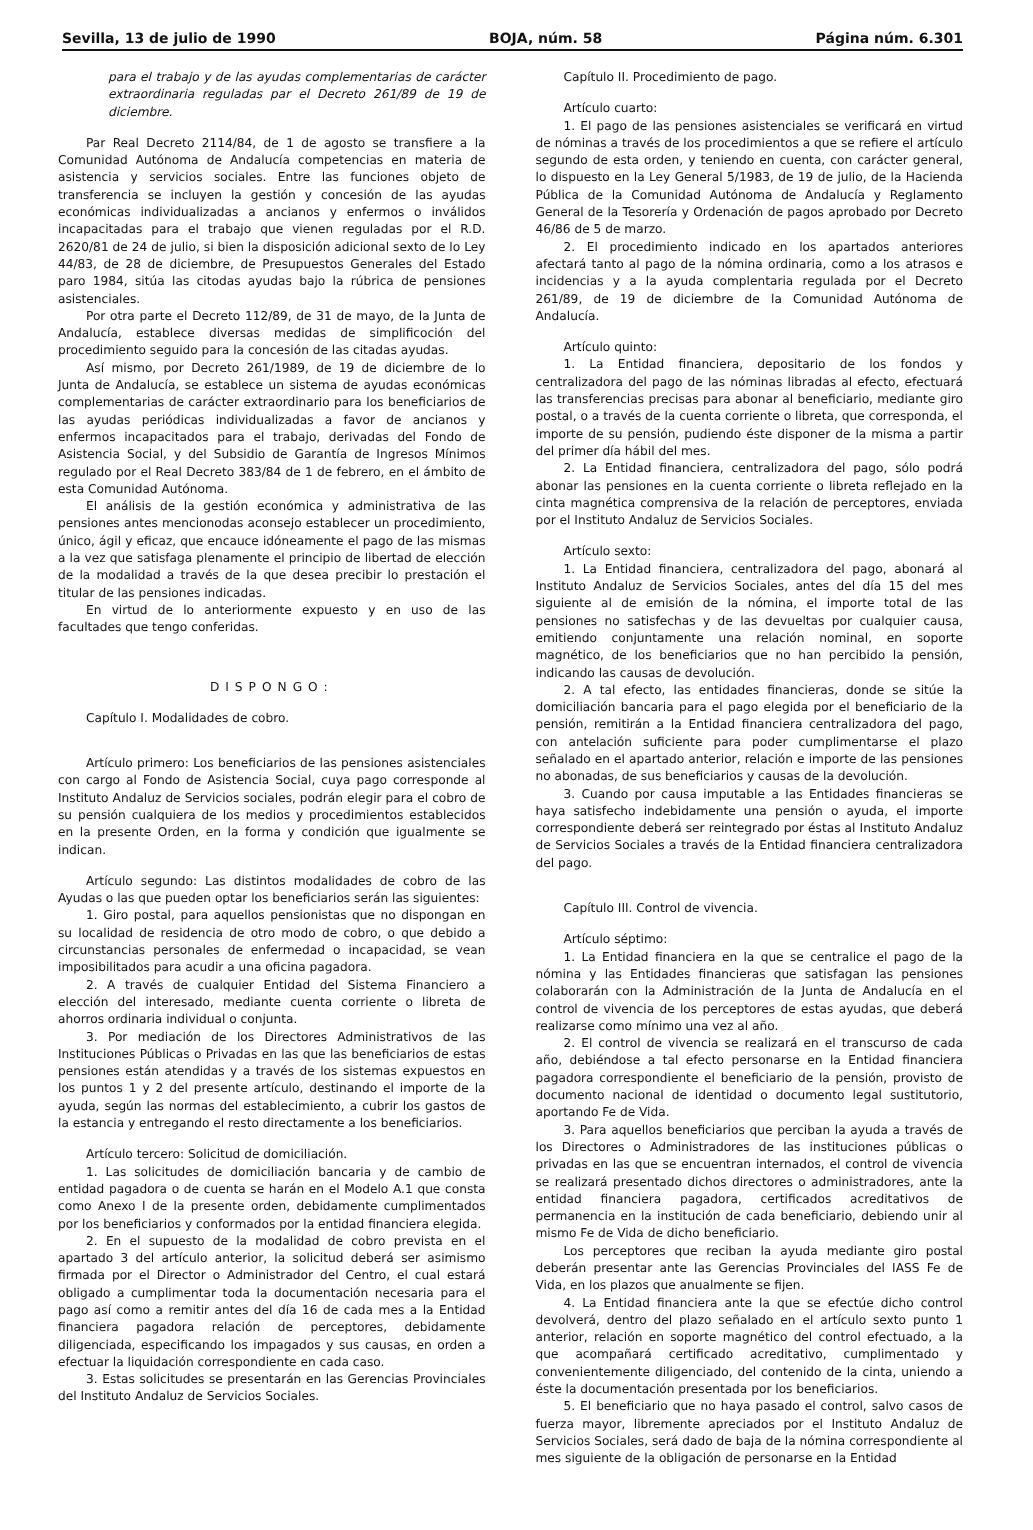Sevilla, 13 de julio de 1990 BOJA, núm. 58 Página núm. 6.301
para el trabajo y de las ayudas complementarias de carácter extraordinaria reguladas par el Decreto 261/89 de 19 de diciembre.
Par Real Decreto 2114/84, de 1 de agosto se transfiere a la Comunidad Autónoma de Andalucía competencias en materia de asistencia y servicios sociales. Entre las funciones objeto de transferencia se incluyen la gestión y concesión de las ayudas económicas individualizadas a ancianos y enfermos o inválidos incapacitadas para el trabajo que vienen reguladas por el R.D. 2620/81 de 24 de julio, si bien la disposición adicional sexto de lo Ley 44/83, de 28 de diciembre, de Presupuestos Generales del Estado paro 1984, sitúa las citodas ayudas bajo la rúbrica de pensiones asistenciales.
Por otra parte el Decreto 112/89, de 31 de mayo, de la Junta de Andalucía, establece diversas medidas de simplificoción del procedimiento seguido para la concesión de las citadas ayudas.
Así mismo, por Decreto 261/1989, de 19 de diciembre de lo Junta de Andalucía, se establece un sistema de ayudas económicas complementarias de carácter extraordinario para los beneficiarios de las ayudas periódicas individualizadas a favor de ancianos y enfermos incapacitados para el trabajo, derivadas del Fondo de Asistencia Social, y del Subsidio de Garantía de Ingresos Mínimos regulado por el Real Decreto 383/84 de 1 de febrero, en el ámbito de esta Comunidad Autónoma.
El análisis de la gestión económica y administrativa de las pensiones antes mencionodas aconsejo establecer un procedimiento, único, ágil y eficaz, que encauce idóneamente el pago de las mismas a la vez que satisfaga plenamente el principio de libertad de elección de la modalidad a través de la que desea precibir lo prestación el titular de las pensiones indicadas.
En virtud de lo anteriormente expuesto y en uso de las facultades que tengo conferidas.
DISPONGO:
Capítulo I. Modalidades de cobro.
Artículo primero: Los beneficiarios de las pensiones asistenciales con cargo al Fondo de Asistencia Social, cuya pago corresponde al Instituto Andaluz de Servicios sociales, podrán elegir para el cobro de su pensión cualquiera de los medios y procedimientos establecidos en la presente Orden, en la forma y condición que igualmente se indican.
Artículo segundo: Las distintos modalidades de cobro de las Ayudas o las que pueden optar los beneficiarios serán las siguientes:
1. Giro postal, para aquellos pensionistas que no dispongan en su localidad de residencia de otro modo de cobro, o que debido a circunstancias personales de enfermedad o incapacidad, se vean imposibilitados para acudir a una oficina pagadora.
2. A través de cualquier Entidad del Sistema Financiero a elección del interesado, mediante cuenta corriente o libreta de ahorros ordinaria individual o conjunta.
3. Por mediación de los Directores Administrativos de las Instituciones Públicas o Privadas en las que las beneficiarios de estas pensiones están atendidas y a través de los sistemas expuestos en los puntos 1 y 2 del presente artículo, destinando el importe de la ayuda, según las normas del establecimiento, a cubrir los gastos de la estancia y entregando el resto directamente a los beneficiarios.
Artículo tercero: Solicitud de domiciliación.
1. Las solicitudes de domiciliación bancaria y de cambio de entidad pagadora o de cuenta se harán en el Modelo A.1 que consta como Anexo I de la presente orden, debidamente cumplimentados por los beneficiarios y conformados por la entidad financiera elegida.
2. En el supuesto de la modalidad de cobro prevista en el apartado 3 del artículo anterior, la solicitud deberá ser asimismo firmada por el Director o Administrador del Centro, el cual estará obligado a cumplimentar toda la documentación necesaria para el pago así como a remitir antes del día 16 de cada mes a la Entidad financiera pagadora relación de perceptores, debidamente diligenciada, especificando los impagados y sus causas, en orden a efectuar la liquidación correspondiente en cada caso.
3. Estas solicitudes se presentarán en las Gerencias Provinciales del Instituto Andaluz de Servicios Sociales.
Capítulo II. Procedimiento de pago.
Artículo cuarto:
1. El pago de las pensiones asistenciales se verificará en virtud de nóminas a través de los procedimientos a que se refiere el artículo segundo de esta orden, y teniendo en cuenta, con carácter general, lo dispuesto en la Ley General 5/1983, de 19 de julio, de la Hacienda Pública de la Comunidad Autónoma de Andalucía y Reglamento General de la Tesorería y Ordenación de pagos aprobado por Decreto 46/86 de 5 de marzo.
2. El procedimiento indicado en los apartados anteriores afectará tanto al pago de la nómina ordinaria, como a los atrasos e incidencias y a la ayuda complentaria regulada por el Decreto 261/89, de 19 de diciembre de la Comunidad Autónoma de Andalucía.
Artículo quinto:
1. La Entidad financiera, depositario de los fondos y centralizadora del pago de las nóminas libradas al efecto, efectuará las transferencias precisas para abonar al beneficiario, mediante giro postal, o a través de la cuenta corriente o libreta, que corresponda, el importe de su pensión, pudiendo éste disponer de la misma a partir del primer día hábil del mes.
2. La Entidad financiera, centralizadora del pago, sólo podrá abonar las pensiones en la cuenta corriente o libreta reflejado en la cinta magnética comprensiva de la relación de perceptores, enviada por el Instituto Andaluz de Servicios Sociales.
Artículo sexto:
1. La Entidad financiera, centralizadora del pago, abonará al Instituto Andaluz de Servicios Sociales, antes del día 15 del mes siguiente al de emisión de la nómina, el importe total de las pensiones no satisfechas y de las devueltas por cualquier causa, emitiendo conjuntamente una relación nominal, en soporte magnético, de los beneficiarios que no han percibido la pensión, indicando las causas de devolución.
2. A tal efecto, las entidades financieras, donde se sitúe la domiciliación bancaria para el pago elegida por el beneficiario de la pensión, remitirán a la Entidad financiera centralizadora del pago, con antelación suficiente para poder cumplimentarse el plazo señalado en el apartado anterior, relación e importe de las pensiones no abonadas, de sus beneficiarios y causas de la devolución.
3. Cuando por causa imputable a las Entidades financieras se haya satisfecho indebidamente una pensión o ayuda, el importe correspondiente deberá ser reintegrado por éstas al Instituto Andaluz de Servicios Sociales a través de la Entidad financiera centralizadora del pago.
Capítulo III. Control de vivencia.
Artículo séptimo:
1. La Entidad financiera en la que se centralice el pago de la nómina y las Entidades financieras que satisfagan las pensiones colaborarán con la Administración de la Junta de Andalucía en el control de vivencia de los perceptores de estas ayudas, que deberá realizarse como mínimo una vez al año.
2. El control de vivencia se realizará en el transcurso de cada año, debiéndose a tal efecto personarse en la Entidad financiera pagadora correspondiente el beneficiario de la pensión, provisto de documento nacional de identidad o documento legal sustitutorio, aportando Fe de Vida.
3. Para aquellos beneficiarios que perciban la ayuda a través de los Directores o Administradores de las instituciones públicas o privadas en las que se encuentran internados, el control de vivencia se realizará presentado dichos directores o administradores, ante la entidad financiera pagadora, certificados acreditativos de permanencia en la institución de cada beneficiario, debiendo unir al mismo Fe de Vida de dicho beneficiario.
Los perceptores que reciban la ayuda mediante giro postal deberán presentar ante las Gerencias Provinciales del IASS Fe de Vida, en los plazos que anualmente se fijen.
4. La Entidad financiera ante la que se efectúe dicho control devolverá, dentro del plazo señalado en el artículo sexto punto 1 anterior, relación en soporte magnético del control efectuado, a la que acompañará certificado acreditativo, cumplimentado y convenientemente diligenciado, del contenido de la cinta, uniendo a éste la documentación presentada por los beneficiarios.
5. El beneficiario que no haya pasado el control, salvo casos de fuerza mayor, libremente apreciados por el Instituto Andaluz de Servicios Sociales, será dado de baja de la nómina correspondiente al mes siguiente de la obligación de personarse en la Entidad